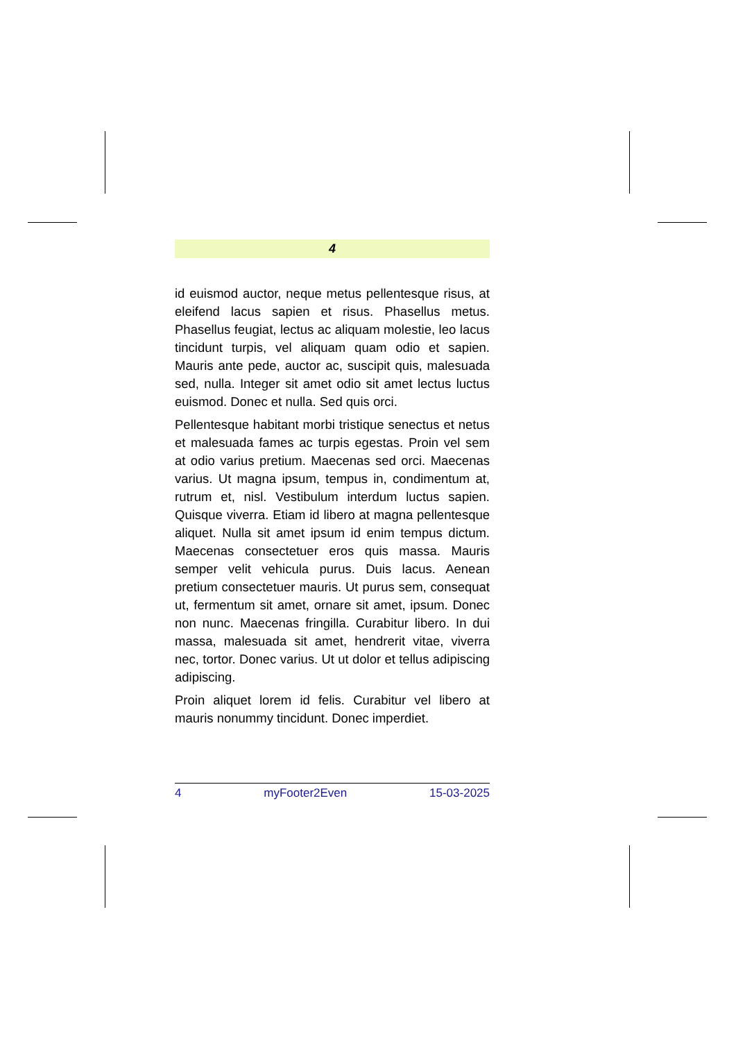4
id euismod auctor, neque metus pellentesque risus, at eleifend lacus sapien et risus. Phasellus metus. Phasellus feugiat, lectus ac aliquam molestie, leo lacus tincidunt turpis, vel aliquam quam odio et sapien. Mauris ante pede, auctor ac, suscipit quis, malesuada sed, nulla. Integer sit amet odio sit amet lectus luctus euismod. Donec et nulla. Sed quis orci.
Pellentesque habitant morbi tristique senectus et netus et malesuada fames ac turpis egestas. Proin vel sem at odio varius pretium. Maecenas sed orci. Maecenas varius. Ut magna ipsum, tempus in, condimentum at, rutrum et, nisl. Vestibulum interdum luctus sapien. Quisque viverra. Etiam id libero at magna pellentesque aliquet. Nulla sit amet ipsum id enim tempus dictum. Maecenas consectetuer eros quis massa. Mauris semper velit vehicula purus. Duis lacus. Aenean pretium consectetuer mauris. Ut purus sem, consequat ut, fermentum sit amet, ornare sit amet, ipsum. Donec non nunc. Maecenas fringilla. Curabitur libero. In dui massa, malesuada sit amet, hendrerit vitae, viverra nec, tortor. Donec varius. Ut ut dolor et tellus adipiscing adipiscing.
Proin aliquet lorem id felis. Curabitur vel libero at mauris nonummy tincidunt. Donec imperdiet.
4 myFooter2Even 15-03-2025